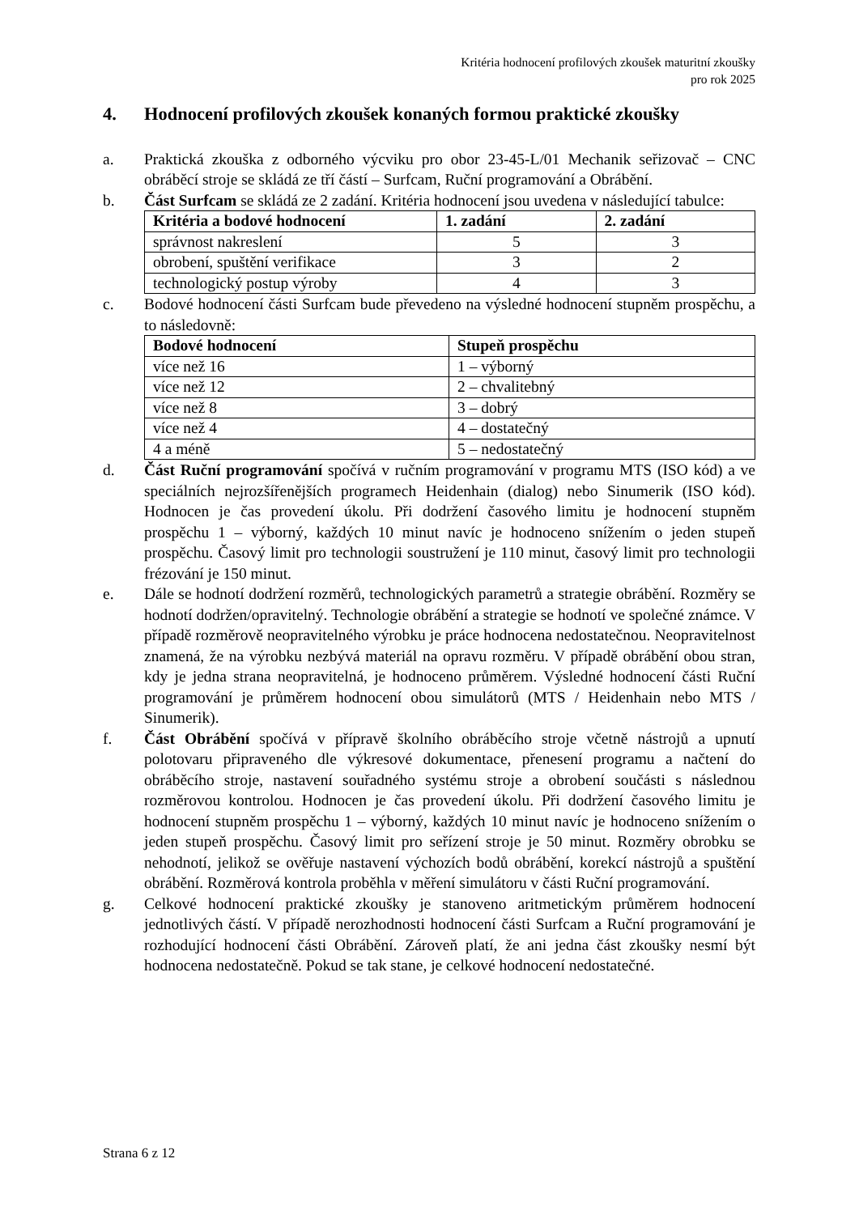Kritéria hodnocení profilových zkoušek maturitní zkoušky
pro rok 2025
4. Hodnocení profilových zkoušek konaných formou praktické zkoušky
a. Praktická zkouška z odborného výcviku pro obor 23-45-L/01 Mechanik seřizovač – CNC obráběcí stroje se skládá ze tří částí – Surfcam, Ruční programování a Obrábění.
b. Část Surfcam se skládá ze 2 zadání. Kritéria hodnocení jsou uvedena v následující tabulce:
| Kritéria a bodové hodnocení | 1. zadání | 2. zadání |
| --- | --- | --- |
| správnost nakreslení | 5 | 3 |
| obrobení, spuštění verifikace | 3 | 2 |
| technologický postup výroby | 4 | 3 |
c. Bodové hodnocení části Surfcam bude převedeno na výsledné hodnocení stupněm prospěchu, a to následovně:
| Bodové hodnocení | Stupeň prospěchu |
| --- | --- |
| více než 16 | 1 – výborný |
| více než 12 | 2 – chvalitebný |
| více než 8 | 3 – dobrý |
| více než 4 | 4 – dostatečný |
| 4 a méně | 5 – nedostatečný |
d. Část Ruční programování spočívá v ručním programování v programu MTS (ISO kód) a ve speciálních nejrozšířenějších programech Heidenhain (dialog) nebo Sinumerik (ISO kód). Hodnocen je čas provedení úkolu. Při dodržení časového limitu je hodnocení stupněm prospěchu 1 – výborný, každých 10 minut navíc je hodnoceno snížením o jeden stupeň prospěchu. Časový limit pro technologii soustružení je 110 minut, časový limit pro technologii frézování je 150 minut.
e. Dále se hodnotí dodržení rozměrů, technologických parametrů a strategie obrábění. Rozměry se hodnotí dodržen/opravitelný. Technologie obrábění a strategie se hodnotí ve společné známce. V případě rozměrově neopravitelného výrobku je práce hodnocena nedostatečnou. Neopravitelnost znamená, že na výrobku nezbývá materiál na opravu rozměru. V případě obrábění obou stran, kdy je jedna strana neopravitelná, je hodnoceno průměrem. Výsledné hodnocení části Ruční programování je průměrem hodnocení obou simulátorů (MTS / Heidenhain nebo MTS / Sinumerik).
f. Část Obrábění spočívá v přípravě školního obráběcího stroje včetně nástrojů a upnutí polotovaru připraveného dle výkresové dokumentace, přenesení programu a načtení do obráběcího stroje, nastavení souřadného systému stroje a obrobení součásti s následnou rozměrovou kontrolou. Hodnocen je čas provedení úkolu. Při dodržení časového limitu je hodnocení stupněm prospěchu 1 – výborný, každých 10 minut navíc je hodnoceno snížením o jeden stupeň prospěchu. Časový limit pro seřízení stroje je 50 minut. Rozměry obrobku se nehodnotí, jelikož se ověřuje nastavení výchozích bodů obrábění, korekcí nástrojů a spuštění obrábění. Rozměrová kontrola proběhla v měření simulátoru v části Ruční programování.
g. Celkové hodnocení praktické zkoušky je stanoveno aritmetickým průměrem hodnocení jednotlivých částí. V případě nerozhodnosti hodnocení části Surfcam a Ruční programování je rozhodující hodnocení části Obrábění. Zároveň platí, že ani jedna část zkoušky nesmí být hodnocena nedostatečně. Pokud se tak stane, je celkové hodnocení nedostatečné.
Strana 6 z 12